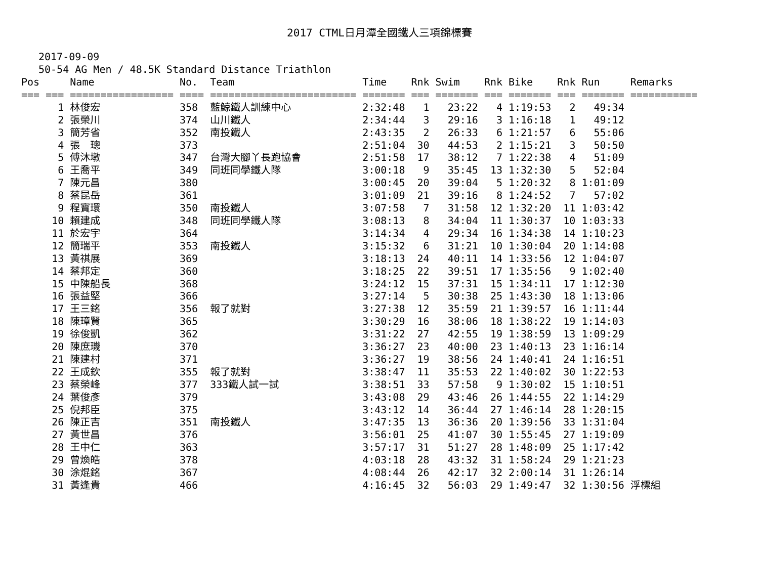2017 CTML日月潭全國鐵人三項錦標賽
2017-09-09
50-54 AG Men / 48.5K Standard Distance Triathlon
| Pos | Name | No. | Team | Time | Rnk | Swim | Rnk | Bike | Rnk | Run | Remarks |
| --- | --- | --- | --- | --- | --- | --- | --- | --- | --- | --- | --- |
| === === | ================= | ==== | ======================== | ======= | === | ======= | === | ======= | === | ======= | =========== |
| 1 | 林俊宏 | 358 | 藍鯨鐵人訓練中心 | 2:32:48 | 1 | 23:22 | 4 | 1:19:53 | 2 | 49:34 | |
| 2 | 張榮川 | 374 | 山川鐵人 | 2:34:44 | 3 | 29:16 | 3 | 1:16:18 | 1 | 49:12 | |
| 3 | 簡芳省 | 352 | 南投鐵人 | 2:43:35 | 2 | 26:33 | 6 | 1:21:57 | 6 | 55:06 | |
| 4 | 張 璁 | 373 | | 2:51:04 | 30 | 44:53 | 2 | 1:15:21 | 3 | 50:50 | |
| 5 | 傅沐墩 | 347 | 台灣大腳丫長跑協會 | 2:51:58 | 17 | 38:12 | 7 | 1:22:38 | 4 | 51:09 | |
| 6 | 王喬平 | 349 | 同班同學鐵人隊 | 3:00:18 | 9 | 35:45 | 13 | 1:32:30 | 5 | 52:04 | |
| 7 | 陳元昌 | 380 | | 3:00:45 | 20 | 39:04 | 5 | 1:20:32 | 8 | 1:01:09 | |
| 8 | 蔡昆岳 | 361 | | 3:01:09 | 21 | 39:16 | 8 | 1:24:52 | 7 | 57:02 | |
| 9 | 程寶環 | 350 | 南投鐵人 | 3:07:58 | 7 | 31:58 | 12 | 1:32:20 | 11 | 1:03:42 | |
| 10 | 賴建成 | 348 | 同班同學鐵人隊 | 3:08:13 | 8 | 34:04 | 11 | 1:30:37 | 10 | 1:03:33 | |
| 11 | 於宏宇 | 364 | | 3:14:34 | 4 | 29:34 | 16 | 1:34:38 | 14 | 1:10:23 | |
| 12 | 簡瑞平 | 353 | 南投鐵人 | 3:15:32 | 6 | 31:21 | 10 | 1:30:04 | 20 | 1:14:08 | |
| 13 | 黃祺展 | 369 | | 3:18:13 | 24 | 40:11 | 14 | 1:33:56 | 12 | 1:04:07 | |
| 14 | 蔡邦定 | 360 | | 3:18:25 | 22 | 39:51 | 17 | 1:35:56 | 9 | 1:02:40 | |
| 15 | 中陳船長 | 368 | | 3:24:12 | 15 | 37:31 | 15 | 1:34:11 | 17 | 1:12:30 | |
| 16 | 張益堅 | 366 | | 3:27:14 | 5 | 30:38 | 25 | 1:43:30 | 18 | 1:13:06 | |
| 17 | 王三銘 | 356 | 報了就對 | 3:27:38 | 12 | 35:59 | 21 | 1:39:57 | 16 | 1:11:44 | |
| 18 | 陳璋賢 | 365 | | 3:30:29 | 16 | 38:06 | 18 | 1:38:22 | 19 | 1:14:03 | |
| 19 | 徐俊凱 | 362 | | 3:31:22 | 27 | 42:55 | 19 | 1:38:59 | 13 | 1:09:29 | |
| 20 | 陳庶璣 | 370 | | 3:36:27 | 23 | 40:00 | 23 | 1:40:13 | 23 | 1:16:14 | |
| 21 | 陳建村 | 371 | | 3:36:27 | 19 | 38:56 | 24 | 1:40:41 | 24 | 1:16:51 | |
| 22 | 王成欽 | 355 | 報了就對 | 3:38:47 | 11 | 35:53 | 22 | 1:40:02 | 30 | 1:22:53 | |
| 23 | 蔡榮峰 | 377 | 333鐵人試一試 | 3:38:51 | 33 | 57:58 | 9 | 1:30:02 | 15 | 1:10:51 | |
| 24 | 葉俊彥 | 379 | | 3:43:08 | 29 | 43:46 | 26 | 1:44:55 | 22 | 1:14:29 | |
| 25 | 倪邦臣 | 375 | | 3:43:12 | 14 | 36:44 | 27 | 1:46:14 | 28 | 1:20:15 | |
| 26 | 陳正吉 | 351 | 南投鐵人 | 3:47:35 | 13 | 36:36 | 20 | 1:39:56 | 33 | 1:31:04 | |
| 27 | 黃世昌 | 376 | | 3:56:01 | 25 | 41:07 | 30 | 1:55:45 | 27 | 1:19:09 | |
| 28 | 王中仁 | 363 | | 3:57:17 | 31 | 51:27 | 28 | 1:48:09 | 25 | 1:17:42 | |
| 29 | 曾煥皓 | 378 | | 4:03:18 | 28 | 43:32 | 31 | 1:58:24 | 29 | 1:21:23 | |
| 30 | 涂焜銘 | 367 | | 4:08:44 | 26 | 42:17 | 32 | 2:00:14 | 31 | 1:26:14 | |
| 31 | 黃逢貴 | 466 | | 4:16:45 | 32 | 56:03 | 29 | 1:49:47 | 32 | 1:30:56 | 浮標組 |